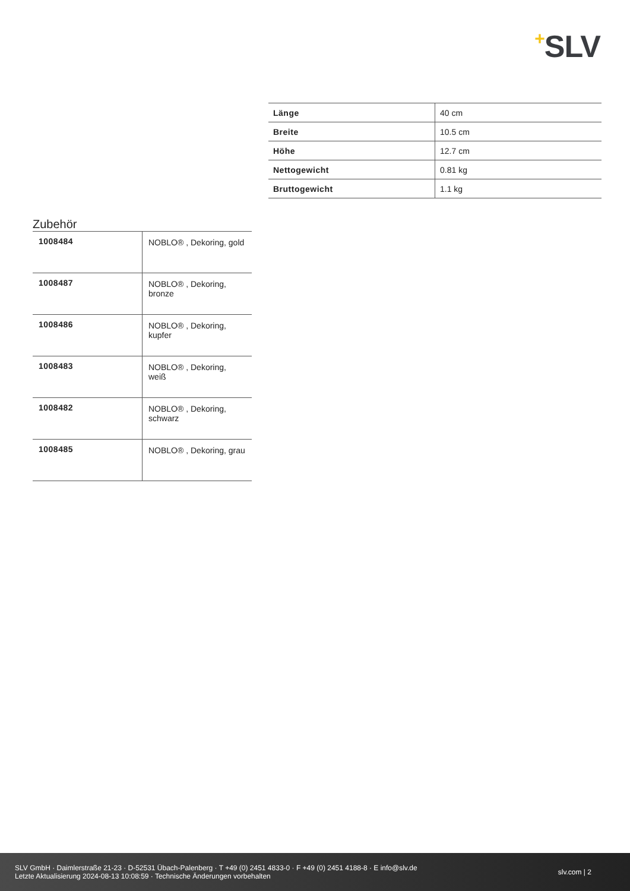+SLV
| Länge | 40 cm |
| Breite | 10.5 cm |
| Höhe | 12.7 cm |
| Nettogewicht | 0.81 kg |
| Bruttogewicht | 1.1 kg |
Zubehör
| 1008484 | NOBLO® , Dekoring, gold |
| 1008487 | NOBLO® , Dekoring, bronze |
| 1008486 | NOBLO® , Dekoring, kupfer |
| 1008483 | NOBLO® , Dekoring, weiß |
| 1008482 | NOBLO® , Dekoring, schwarz |
| 1008485 | NOBLO® , Dekoring, grau |
SLV GmbH · Daimlerstraße 21-23 · D-52531 Übach-Palenberg · T +49 (0) 2451 4833-0 · F +49 (0) 2451 4188-8 · E info@slv.de
Letzte Aktualisierung 2024-08-13 10:08:59 · Technische Änderungen vorbehalten
slv.com | 2